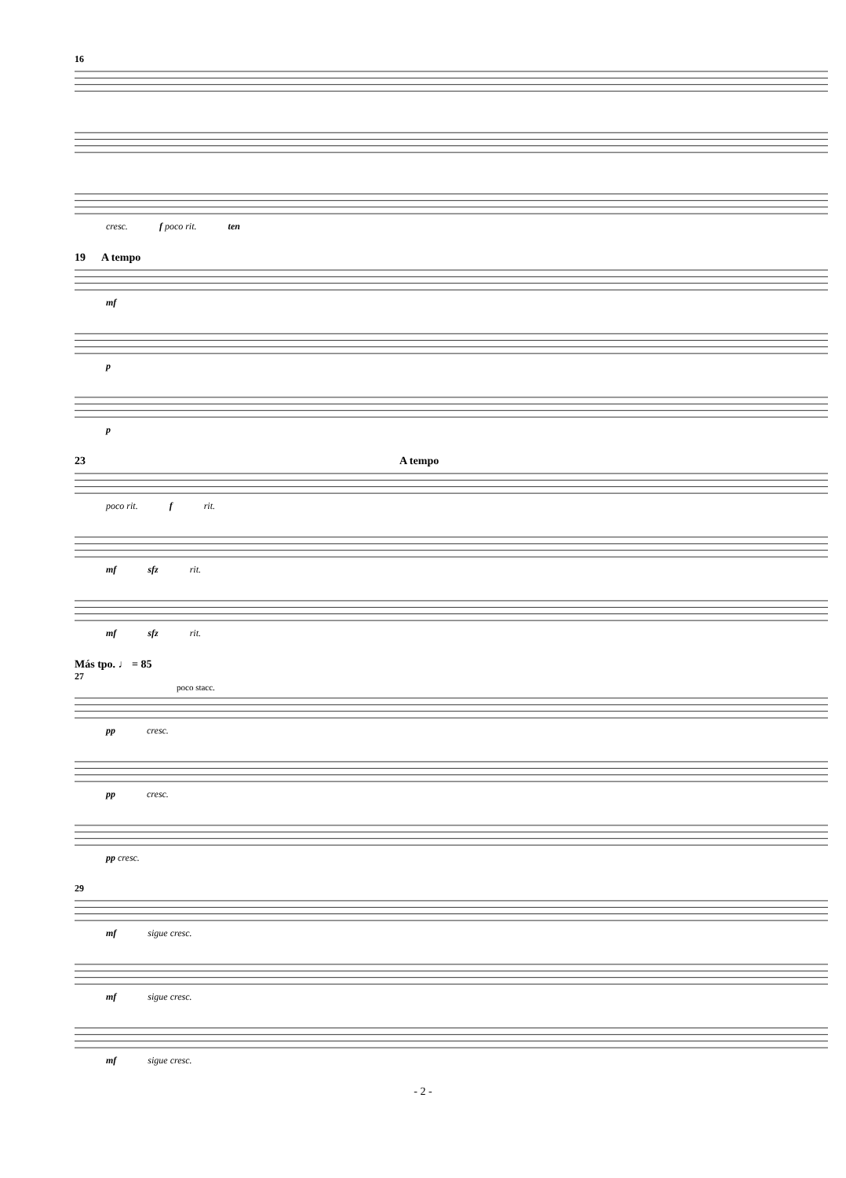16
cresc. f poco rit. ten
19 A tempo
mf
p
p
23 A tempo
poco rit. f rit.
mf sfz rit.
mf sfz rit.
Más tpo. ♩ = 85
27
poco stacc.
pp cresc.
pp cresc.
pp cresc.
29
mf sigue cresc.
mf sigue cresc.
mf sigue cresc.
- 2 -